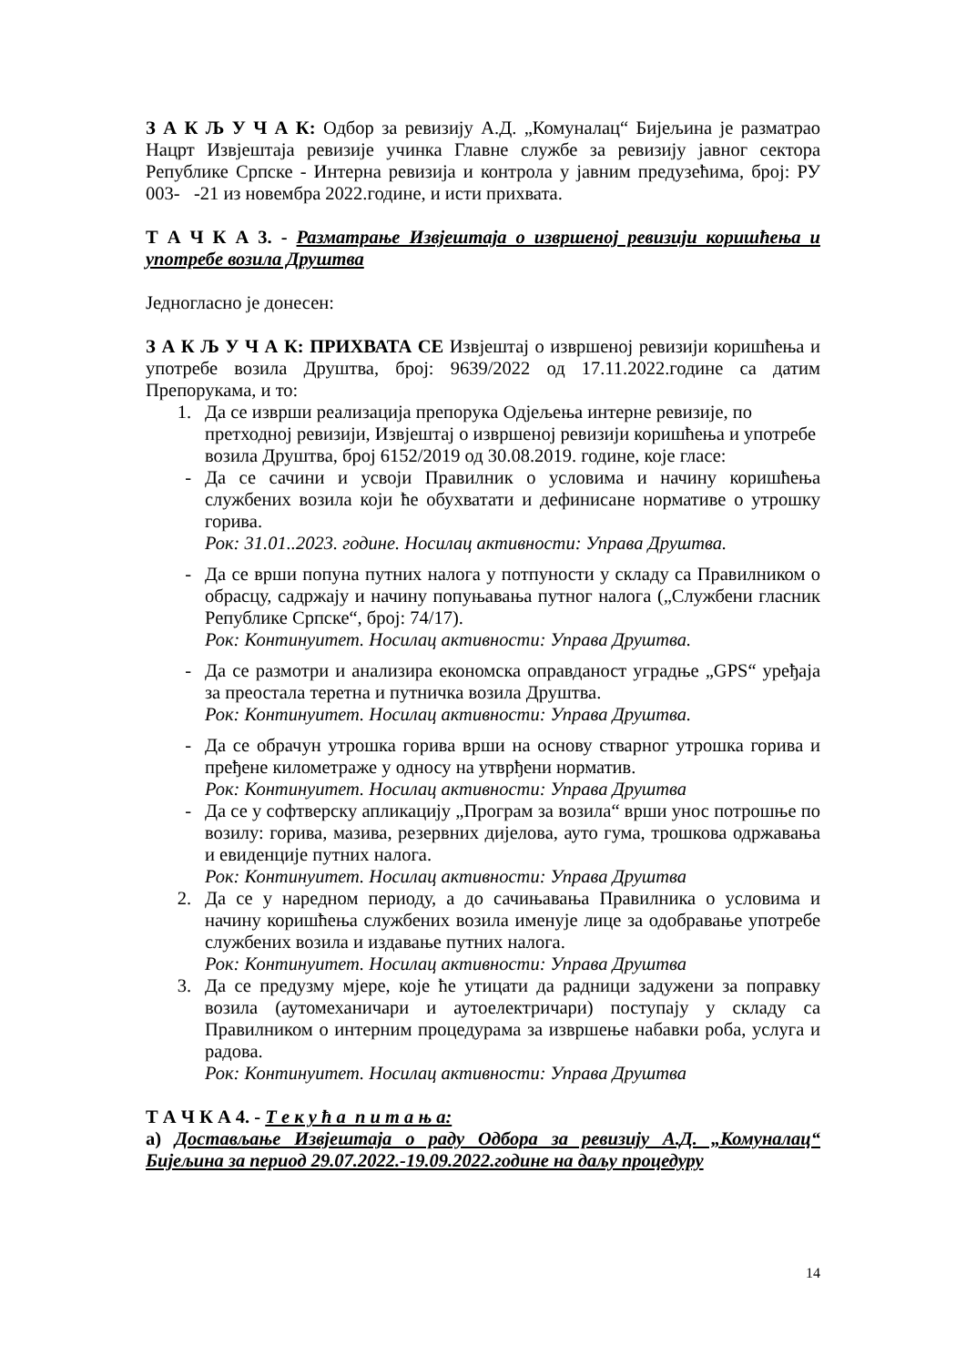З А К Љ У Ч А К: Одбор за ревизију А.Д. „Комуналац“ Бијељина је разматрао Нацрт Извјештаја ревизије учинка Главне службе за ревизију јавног сектора Републике Српске - Интерна ревизија и контрола у јавним предузећима, број: РУ 003- -21 из новембра 2022.године, и исти прихвата.
Т А Ч К А 3. - Разматрање Извјештаја о извршеној ревизији коришћења и употребе возила Друштва
Једногласно је донесен:
З А К Љ У Ч А К: ПРИХВАТА СЕ Извјештај о извршеној ревизији коришћења и употребе возила Друштва, број: 9639/2022 од 17.11.2022.године са датим Препорукама, и то:
1. Да се изврши реализација препорука Одјељења интерне ревизије, по претходној ревизији, Извјештај о извршеној ревизији коришћења и употребе возила Друштва, број 6152/2019 од 30.08.2019. године, које гласе:
- Да се сачини и усвоји Правилник о условима и начину коришћења службених возила који ће обухватати и дефинисане нормативе о утрошку горива.
Рок: 31.01..2023. године. Носилац активности: Управа Друштва.
- Да се врши попуна путних налога у потпуности у складу са Правилником о обрасцу, садржају и начину попуњавања путног налога („Службени гласник Републике Српске“, број: 74/17).
Рок: Континуитет. Носилац активности: Управа Друштва.
- Да се размотри и анализира економска оправданост уградње „GPS“ уређаја за преостала теретна и путничка возила Друштва.
Рок: Континуитет. Носилац активности: Управа Друштва.
- Да се обрачун утрошка горива врши на основу стварног утрошка горива и пређене километраже у односу на утврђени норматив.
Рок: Континуитет. Носилац активности: Управа Друштва
- Да се у софтверску апликацију „Програм за возила“ врши унос потрошње по возилу: горива, мазива, резервних дијелова, ауто гума, трошкова одржавања и евиденције путних налога.
Рок: Континуитет. Носилац активности: Управа Друштва
2. Да се у наредном периоду, а до сачињавања Правилника о условима и начину коришћења службених возила именује лице за одобравање употребе службених возила и издавање путних налога.
Рок: Континуитет. Носилац активности: Управа Друштва
3. Да се предузму мјере, које ће утицати да радници задужени за поправку возила (аутомеханичари и аутоелектричари) поступају у складу са Правилником о интерним процедурама за извршење набавки роба, услуга и радова.
Рок: Континуитет. Носилац активности: Управа Друштва
Т А Ч К А 4. - Т е к у ћ а п и т а њ а:
а) Достављање Извјештаја о раду Одбора за ревизију А.Д. „Комуналац“ Бијељина за период 29.07.2022.-19.09.2022.године на даљу процедуру
14